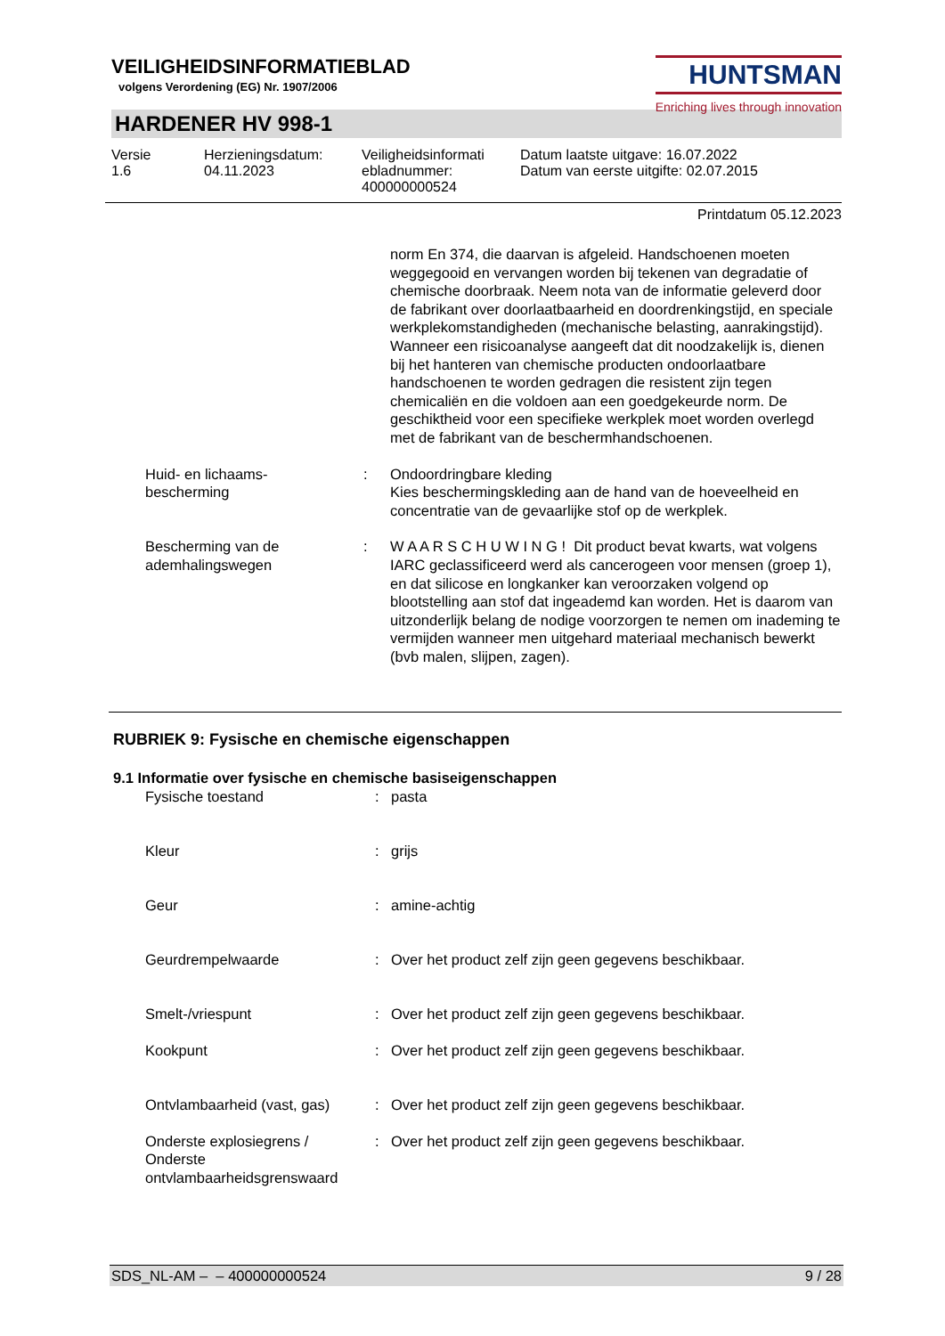VEILIGHEIDSINFORMATIEBLAD
volgens Verordening (EG) Nr. 1907/2006
HUNTSMAN
Enriching lives through innovation
HARDENER HV 998-1
Versie
1.6
Herzieningsdatum:
04.11.2023
Veiligheidsinformati
ebladnummer:
400000000524
Datum laatste uitgave: 16.07.2022
Datum van eerste uitgifte: 02.07.2015
Printdatum 05.12.2023
| | | | norm En 374, die daarvan is afgeleid. Handschoenen moeten weggegooid en vervangen worden bij tekenen van degradatie of chemische doorbraak. Neem nota van de informatie geleverd door de fabrikant over doorlaatbaarheid en doordrenkingstijd, en speciale werkplekomstandigheden (mechanische belasting, aanrakingstijd). Wanneer een risicoanalyse aangeeft dat dit noodzakelijk is, dienen bij het hanteren van chemische producten ondoorlaatbare handschoenen te worden gedragen die resistent zijn tegen chemicaliën en die voldoen aan een goedgekeurde norm. De geschiktheid voor een specifieke werkplek moet worden overlegd met de fabrikant van de beschermhandschoenen. |
| | Huid- en lichaams- bescherming | : | Ondoordringbare kleding Kies beschermingskleding aan de hand van de hoeveelheid en concentratie van de gevaarlijke stof op de werkplek. |
| | Bescherming van de ademhalingswegen | : | W A A R S C H U W I N G ! Dit product bevat kwarts, wat volgens IARC geclassificeerd werd als cancerogeen voor mensen (groep 1), en dat silicose en longkanker kan veroorzaken volgend op blootstelling aan stof dat ingeademd kan worden. Het is daarom van uitzonderlijk belang de nodige voorzorgen te nemen om inademing te vermijden wanneer men uitgehard materiaal mechanisch bewerkt (bvb malen, slijpen, zagen). |
RUBRIEK 9: Fysische en chemische eigenschappen
9.1 Informatie over fysische en chemische basiseigenschappen
| | Fysische toestand | : | pasta |
| | Kleur | : | grijs |
| | Geur | : | amine-achtig |
| | Geurdrempelwaarde | : | Over het product zelf zijn geen gegevens beschikbaar. |
| | Smelt-/vriespunt | : | Over het product zelf zijn geen gegevens beschikbaar. |
| | Kookpunt | : | Over het product zelf zijn geen gegevens beschikbaar. |
| | Ontvlambaarheid (vast, gas) | : | Over het product zelf zijn geen gegevens beschikbaar. |
| | Onderste explosiegrens / Onderste ontvlambaarheidsgrenswaard | : | Over het product zelf zijn geen gegevens beschikbaar. |
SDS_NL-AM – – 400000000524 9 / 28